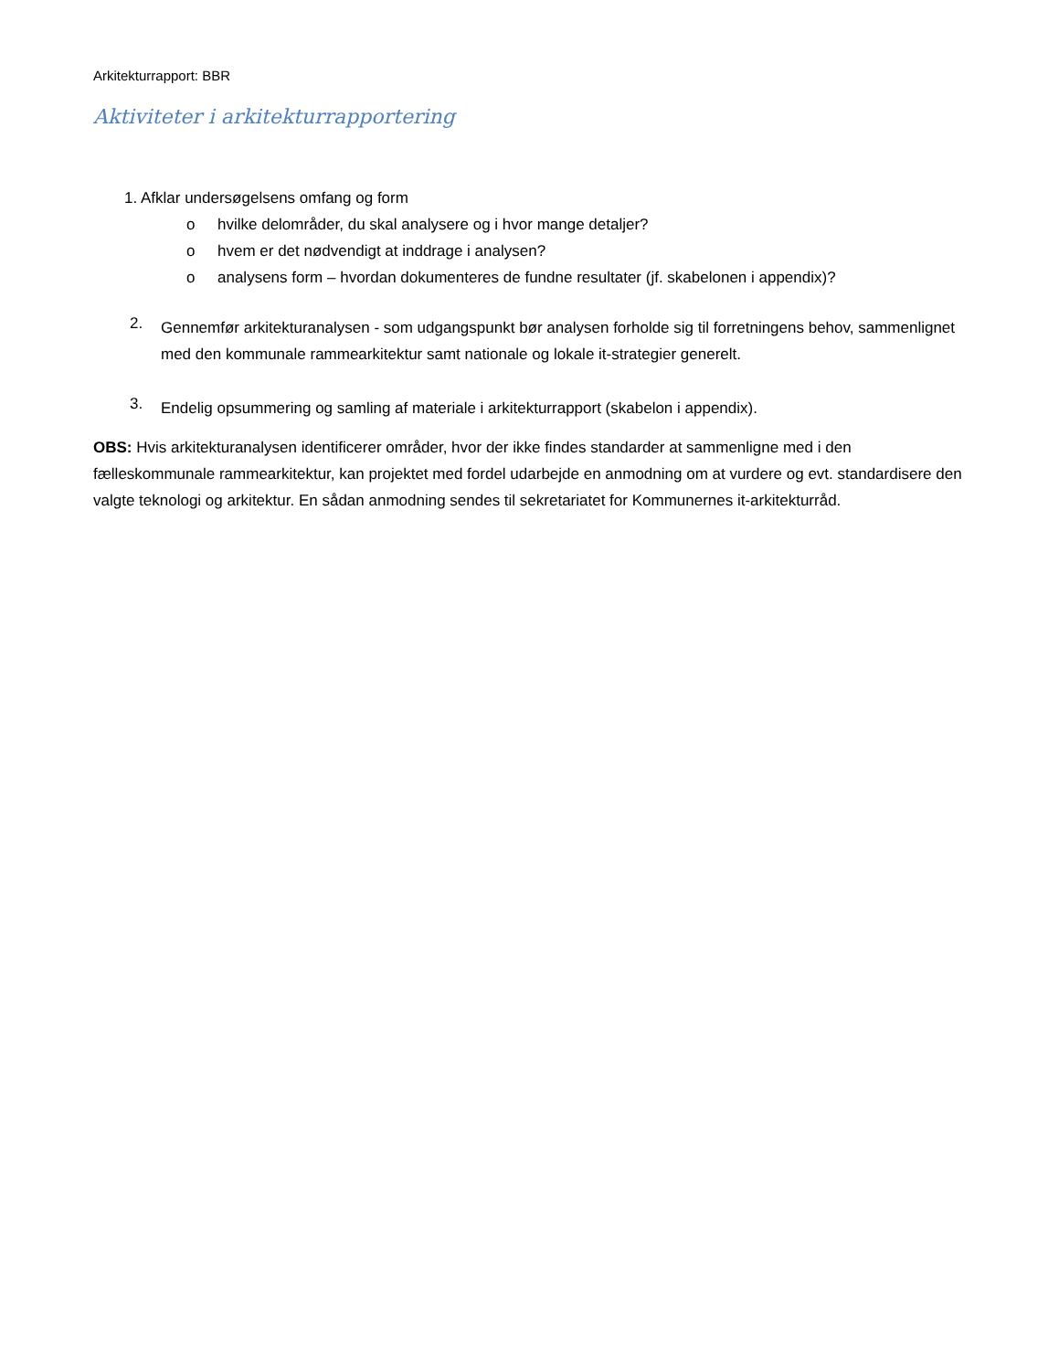Arkitekturrapport: BBR
Aktiviteter i arkitekturrapportering
1. Afklar undersøgelsens omfang og form
o hvilke delområder, du skal analysere og i hvor mange detaljer?
o hvem er det nødvendigt at inddrage i analysen?
o analysens form – hvordan dokumenteres de fundne resultater (jf. skabelonen i appendix)?
2.
Gennemfør arkitekturanalysen - som udgangspunkt bør analysen forholde sig til forretningens behov, sammenlignet med den kommunale rammearkitektur samt nationale og lokale it-strategier generelt.
3.
Endelig opsummering og samling af materiale i arkitekturrapport (skabelon i appendix).
OBS: Hvis arkitekturanalysen identificerer områder, hvor der ikke findes standarder at sammenligne med i den fælleskommunale rammearkitektur, kan projektet med fordel udarbejde en anmodning om at vurdere og evt. standardisere den valgte teknologi og arkitektur. En sådan anmodning sendes til sekretariatet for Kommunernes it-arkitekturråd.